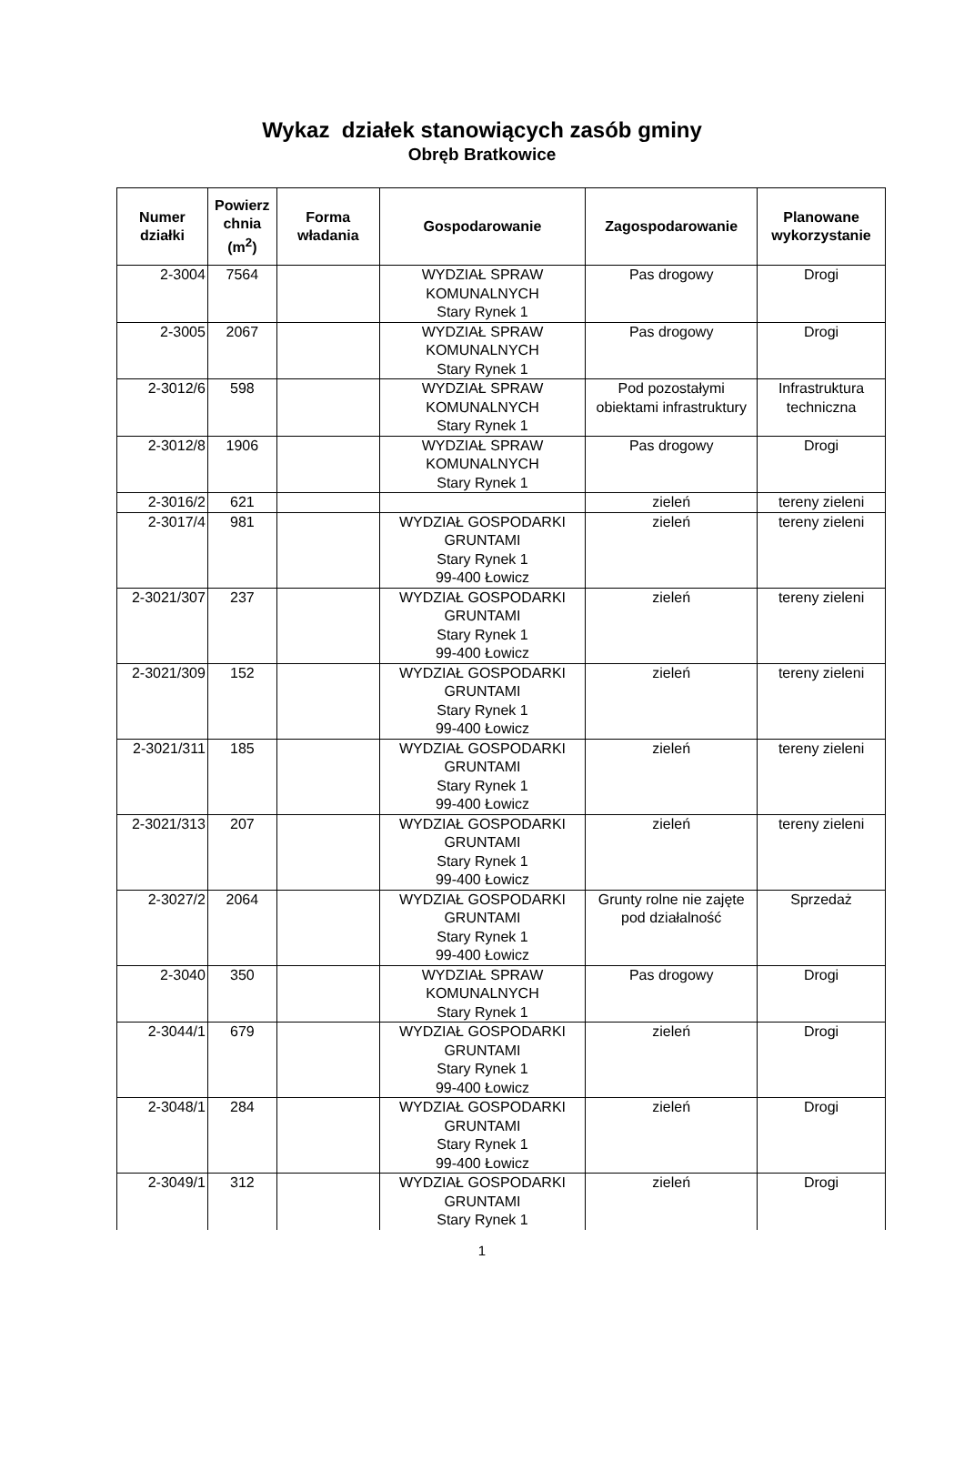Wykaz działek stanowiących zasób gminy
Obręb Bratkowice
| Numer działki | Powierz chnia (m<sup>2</sup>) | Forma władania | Gospodarowanie | Zagospodarowanie | Planowane wykorzystanie |
| --- | --- | --- | --- | --- | --- |
| 2-3004 | 7564 | | WYDZIAŁ SPRAW KOMUNALNYCH Stary Rynek 1 | Pas drogowy | Drogi |
| 2-3005 | 2067 | | WYDZIAŁ SPRAW KOMUNALNYCH Stary Rynek 1 | Pas drogowy | Drogi |
| 2-3012/6 | 598 | | WYDZIAŁ SPRAW KOMUNALNYCH Stary Rynek 1 | Pod pozostałymi obiektami infrastruktury | Infrastruktura techniczna |
| 2-3012/8 | 1906 | | WYDZIAŁ SPRAW KOMUNALNYCH Stary Rynek 1 | Pas drogowy | Drogi |
| 2-3016/2 | 621 | | | zieleń | tereny zieleni |
| 2-3017/4 | 981 | | WYDZIAŁ GOSPODARKI GRUNTAMI Stary Rynek 1 99-400 Łowicz | zieleń | tereny zieleni |
| 2-3021/307 | 237 | | WYDZIAŁ GOSPODARKI GRUNTAMI Stary Rynek 1 99-400 Łowicz | zieleń | tereny zieleni |
| 2-3021/309 | 152 | | WYDZIAŁ GOSPODARKI GRUNTAMI Stary Rynek 1 99-400 Łowicz | zieleń | tereny zieleni |
| 2-3021/311 | 185 | | WYDZIAŁ GOSPODARKI GRUNTAMI Stary Rynek 1 99-400 Łowicz | zieleń | tereny zieleni |
| 2-3021/313 | 207 | | WYDZIAŁ GOSPODARKI GRUNTAMI Stary Rynek 1 99-400 Łowicz | zieleń | tereny zieleni |
| 2-3027/2 | 2064 | | WYDZIAŁ GOSPODARKI GRUNTAMI Stary Rynek 1 99-400 Łowicz | Grunty rolne nie zajęte pod działalność | Sprzedaż |
| 2-3040 | 350 | | WYDZIAŁ SPRAW KOMUNALNYCH Stary Rynek 1 | Pas drogowy | Drogi |
| 2-3044/1 | 679 | | WYDZIAŁ GOSPODARKI GRUNTAMI Stary Rynek 1 99-400 Łowicz | zieleń | Drogi |
| 2-3048/1 | 284 | | WYDZIAŁ GOSPODARKI GRUNTAMI Stary Rynek 1 99-400 Łowicz | zieleń | Drogi |
| 2-3049/1 | 312 | | WYDZIAŁ GOSPODARKI GRUNTAMI Stary Rynek 1 | zieleń | Drogi |
1